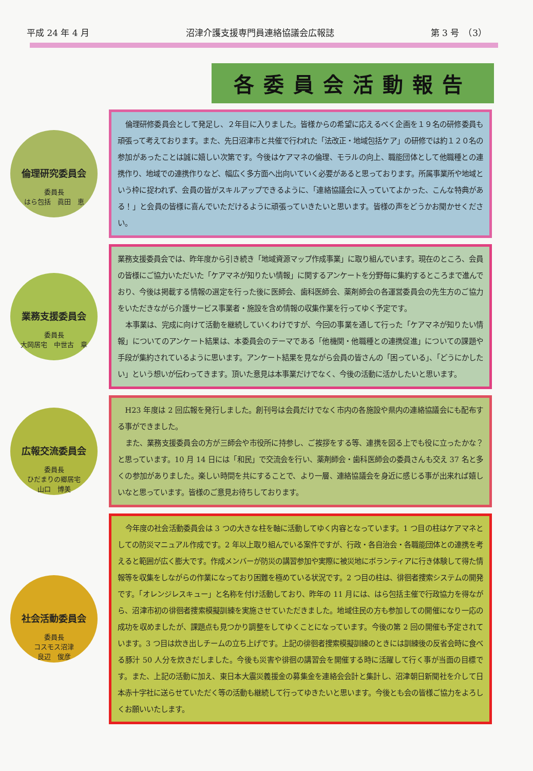平成 24 年 4 月 沼津介護支援専門員連絡協議会広報誌 第 3 号　（3）
各委員会活動報告
倫理研究委員会
委員長
はら包括　眞田　恵
倫理研修委員会として発足し、２年目に入りました。皆様からの希望に応えるべく企画を１９名の研修委員も頑張って考えております。また、先日沼津市と共催で行われた「法改正・地域包括ケア」の研修では約１２０名の参加があったことは誠に嬉しい次第です。今後はケアマネの倫理、モラルの向上、職能団体として他職種との連携作り、地域での連携作りなど、幅広く多方面へ出向いていく必要があると思っております。所属事業所や地域という枠に捉われず、会員の皆がスキルアップできるように、「連絡協議会に入っていてよかった、こんな特典がある！」と会員の皆様に喜んでいただけるように頑張っていきたいと思います。皆様の声をどうかお聞かせください。
業務支援委員会
委員長
大岡居宅　中世古　章
業務支援委員会では、昨年度から引き続き「地域資源マップ作成事業」に取り組んでいます。現在のところ、会員の皆様にご協力いただいた「ケアマネが知りたい情報」に関するアンケートを分野毎に集約するところまで進んでおり、今後は掲載する情報の選定を行った後に医師会、歯科医師会、薬剤師会の各運営委員会の先生方のご協力をいただきながら介護サービス事業者・施設を含め情報の収集作業を行ってゆく予定です。
本事業は、完成に向けて活動を継続していくわけですが、今回の事業を通して行った「ケアマネが知りたい情報」についてのアンケート結果は、本委員会のテーマである「他機関・他職種との連携促進」についての課題や手段が集約されているように思います。アンケート結果を見ながら会員の皆さんの「困っている」、「どうにかしたい」という想いが伝わってきます。頂いた意見は本事業だけでなく、今後の活動に活かしたいと思います。
広報交流委員会
委員長
ひだまりの郷居宅
山口　博美
H23 年度は 2 回広報を発行しました。創刊号は会員だけでなく市内の各施設や県内の連絡協議会にも配布する事ができました。
また、業務支援委員会の方が三師会や市役所に持参し、ご挨拶をする等、連携を図る上でも役に立ったかな？と思っています。10 月 14 日には「和民」で交流会を行い、薬剤師会・歯科医師会の委員さんも交え 37 名と多くの参加がありました。楽しい時間を共にすることで、より一層、連絡協議会を身近に感じる事が出来れば嬉しいなと思っています。皆様のご意見お待ちしております。
社会活動委員会
委員長
コスモス沼津
良辺　俊彦
今年度の社会活動委員会は 3 つの大きな柱を軸に活動してゆく内容となっています。1 つ目の柱はケアマネとしての防災マニュアル作成です。2 年以上取り組んでいる案件ですが、行政・各自治会・各職能団体との連携を考えると範囲が広く膨大です。作成メンバーが防災の講習参加や実際に被災地にボランティアに行き体験して得た情報等を収集をしながらの作業になっており困難を極めている状況です。2 つ目の柱は、徘徊者捜索システムの開発です。「オレンジレスキュー」と名称を付け活動しており、昨年の 11 月には、はら包括主催で行政協力を得ながら、沼津市初の徘徊者捜索模擬訓練を実施させていただきました。地域住民の方も参加しての開催になり一応の成功を収めましたが、課題点も見つかり調整をしてゆくことになっています。今後の第 2 回の開催も予定されています。3 つ目は炊き出しチームの立ち上げです。上記の徘徊者捜索模擬訓練のときには訓練後の反省会時に食べる豚汁 50 人分を炊きだしました。今後も災害や徘徊の講習会を開催する時に活躍して行く事が当面の目標です。また、上記の活動に加え、東日本大震災義援金の募集金を連絡会会計と集計し、沼津朝日新聞社を介して日本赤十字社に送らせていただく等の活動も継続して行ってゆきたいと思います。今後とも会の皆様ご協力をよろしくお願いいたします。